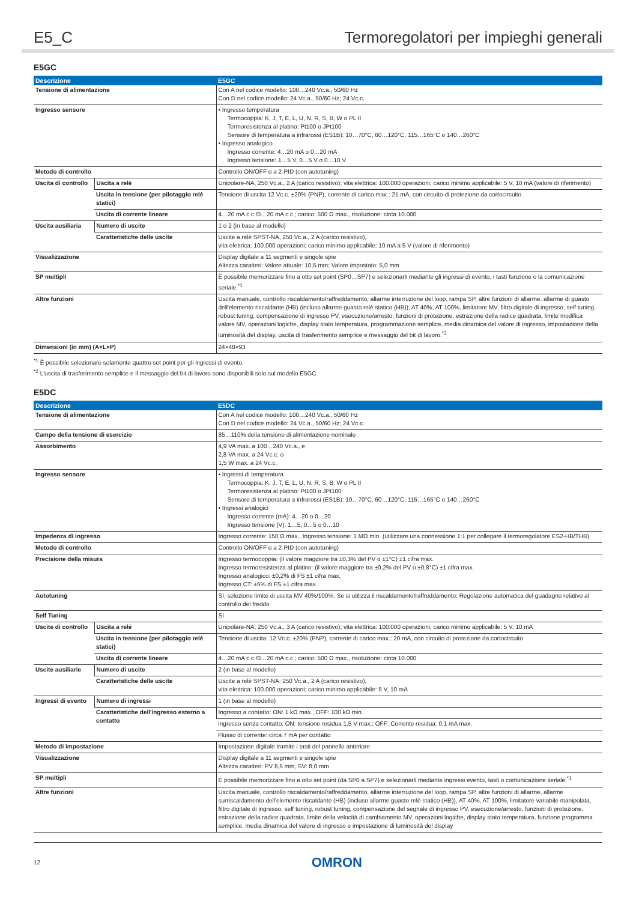E5_C Termoregolatori per impieghi generali
E5GC
| Descrizione | | E5GC |
| --- | --- | --- |
| Tensione di alimentazione | | Con A nel codice modello: 100…240 Vc.a., 50/60 Hz Con D nel codice modello: 24 Vc.a., 50/60 Hz; 24 Vc.c. |
| Ingresso sensore | | • Ingresso temperatura Termocoppia: K, J, T, E, L, U, N, R, S, B, W o PL II Termoresistenza al platino: Pt100 o JPt100 Sensore di temperatura a infrarossi (ES1B): 10…70°C, 60…120°C, 115…165°C o 140…260°C • Ingresso analogico Ingresso corrente: 4…20 mA o 0…20 mA Ingresso tensione: 1…5 V, 0…5 V o 0…10 V |
| Metodo di controllo | | Controllo ON/OFF o a 2-PID (con autotuning) |
| Uscita di controllo | Uscita a relè | Unipolare-NA, 250 Vc.a., 2 A (carico resistivo); vita elettrica: 100.000 operazioni; carico minimo applicabile: 5 V, 10 mA (valore di riferimento) |
| | Uscita in tensione (per pilotaggio relè statici) | Tensione di uscita 12 Vc.c. ±20% (PNP), corrente di carico max.: 21 mA, con circuito di protezione da cortocircuito |
| | Uscita di corrente lineare | 4…20 mA c.c./0…20 mA c.c.; carico: 500 Ω max., risoluzione: circa 10.000 |
| Uscita ausiliaria | Numero di uscite | 1 o 2 (in base al modello) |
| | Caratteristiche delle uscite | Uscite a relè SPST-NA, 250 Vc.a., 2 A (carico resistivo), vita elettrica: 100.000 operazioni; carico minimo applicabile: 10 mA a 5 V (valore di riferimento) |
| Visualizzazione | | Display digitale a 11 segmenti e singole spie Altezza caratteri: Valore attuale: 10,5 mm; Valore impostato: 5,0 mm |
| SP multipli | | È possibile memorizzare fino a otto set point (SP0…SP7) e selezionarli mediante gli ingressi di evento, i tasti funzione o la comunicazione seriale.<sup>*1</sup> |
| Altre funzioni | | Uscita manuale, controllo riscaldamento/raffreddamento, allarme interruzione del loop, rampa SP, altre funzioni di allarme, allarme di guasto dell'elemento riscaldante (HB) (incluso allarme guasto relè statico (HB)), AT 40%, AT 100%, limitatore MV, filtro digitale di ingresso, self tuning, robust tuning, compensazione di ingresso PV, esecuzione/arresto, funzioni di protezione, estrazione della radice quadrata, limite modifica valore MV, operazioni logiche, display stato temperatura, programmazione semplice, media dinamica del valore di ingresso, impostazione della luminosità del display, uscita di trasferimento semplice e messaggio del bit di lavoro.<sup>*2</sup> |
| Dimensioni (in mm) (A×L×P) | | 24×48×93 |
<sup>*1</sup> È possibile selezionare solamente quattro set point per gli ingressi di evento.
<sup>*2</sup> L'uscita di trasferimento semplice e il messaggio del bit di lavoro sono disponibili solo sul modello E5GC.
E5DC
| Descrizione | | E5DC |
| --- | --- | --- |
| Tensione di alimentazione | | Con A nel codice modello: 100…240 Vc.a., 50/60 Hz Con D nel codice modello: 24 Vc.a., 50/60 Hz; 24 Vc.c. |
| Campo della tensione di esercizio | | 85…110% della tensione di alimentazione nominale |
| Assorbimento | | 4,9 VA max. a 100…240 Vc.a., e 2,8 VA max. a 24 Vc.c. o 1,5 W max. a 24 Vc.c. |
| Ingresso sensore | | • Ingressi di temperatura Termocoppia: K, J, T, E, L, U, N, R, S, B, W o PL II Termoresistenza al platino: Pt100 o JPt100 Sensore di temperatura a infrarossi (ES1B): 10…70°C, 60…120°C, 115…165°C o 140…260°C • Ingressi analogici Ingresso corrente (mA): 4…20 o 0…20 Ingresso tensione (V): 1…5, 0…5 o 0…10 |
| Impedenza di ingresso | | Ingresso corrente: 150 Ω max., Ingresso tensione: 1 MΩ min. (utilizzare una connessione 1:1 per collegare il termoregolatore ES2-HB/THB). |
| Metodo di controllo | | Controllo ON/OFF o a 2-PID (con autotuning) |
| Precisione della misura | | Ingresso termocoppia: (il valore maggiore tra ±0,3% del PV o ±1°C) ±1 cifra max. Ingresso termoresistenza al platino: (il valore maggiore tra ±0,2% del PV o ±0,8°C) ±1 cifra max. Ingresso analogico: ±0,2% di FS ±1 cifra max. Ingresso CT: ±5% di FS ±1 cifra max. |
| Autotuning | | Sì, selezione limite di uscita MV 40%/100%. Se si utilizza il riscaldamento/raffreddamento: Regolazione automatica del guadagno relativo al controllo del freddo |
| Self Tuning | | Sì |
| Uscite di controllo | Uscita a relè | Unipolare-NA, 250 Vc.a., 3 A (carico resistivo); vita elettrica: 100.000 operazioni; carico minimo applicabile: 5 V, 10 mA |
| | Uscita in tensione (per pilotaggio relè statici) | Tensione di uscita: 12 Vc.c. ±20% (PNP), corrente di carico max.: 20 mA, con circuito di protezione da cortocircuito |
| | Uscita di corrente lineare | 4…20 mA c.c./0…20 mA c.c.; carico: 500 Ω max., risoluzione: circa 10.000 |
| Uscite ausiliarie | Numero di uscite | 2 (in base al modello) |
| | Caratteristiche delle uscite | Uscite a relè SPST-NA: 250 Vc.a., 2 A (carico resistivo), vita elettrica: 100.000 operazioni; carico minimo applicabile: 5 V, 10 mA |
| Ingressi di evento | Numero di ingressi | 1 (in base al modello) |
| | Caratteristiche dell'ingresso esterno a contatto | Ingresso a contatto: ON: 1 kΩ max., OFF: 100 kΩ min. |
| | | Ingresso senza contatto: ON: tensione residua 1,5 V max.; OFF: Corrente residua: 0,1 mA max. |
| | | Flusso di corrente: circa 7 mA per contatto |
| Metodo di impostazione | | Impostazione digitale tramite i tasti del pannello anteriore |
| Visualizzazione | | Display digitale a 11 segmenti e singole spie Altezza caratteri: PV 8,5 mm, SV: 8,0 mm |
| SP multipli | | È possibile memorizzare fino a otto set point (da SP0 a SP7) e selezionarli mediante ingressi evento, tasti o comunicazione seriale.<sup>*1</sup> |
| Altre funzioni | | Uscita manuale, controllo riscaldamento/raffreddamento, allarme interruzione del loop, rampa SP, altre funzioni di allarme, allarme surriscaldamento dell'elemento riscaldante (HB) (incluso allarme guasto relè statico (HB)), AT 40%, AT 100%, limitatore variabile manipolata, filtro digitale di ingresso, self tuning, robust tuning, compensazione del segnale di ingresso PV, esecuzione/arresto, funzioni di protezione, estrazione della radice quadrata, limite della velocità di cambiamento MV, operazioni logiche, display stato temperatura, funzione programma semplice, media dinamica del valore di ingresso e impostazione di luminosità del display |
12 OMRON